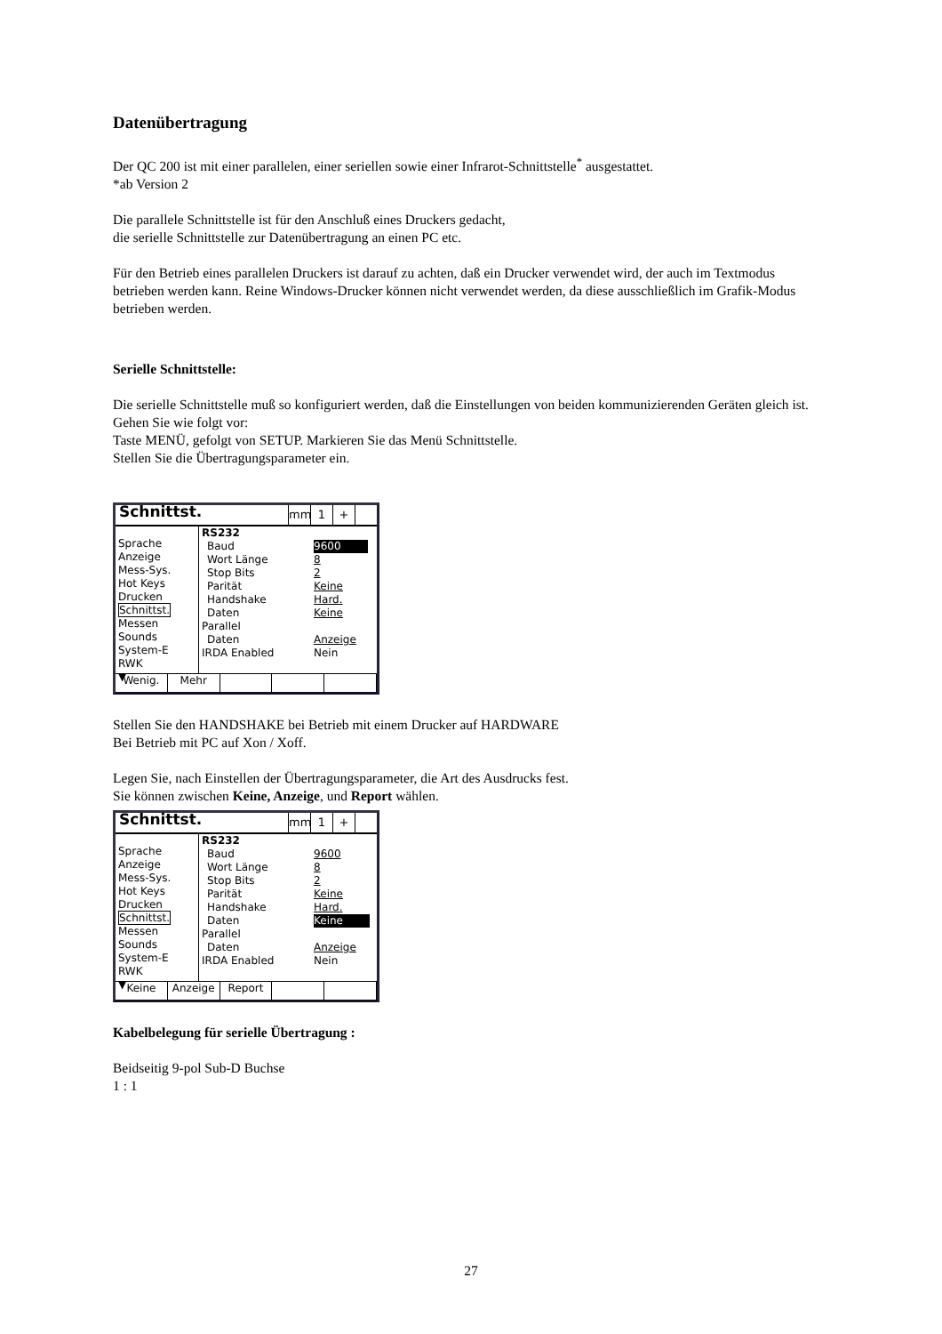Datenübertragung
Der QC 200 ist mit einer parallelen, einer seriellen sowie einer Infrarot-Schnittstelle<sup>*</sup> ausgestattet.
*ab Version 2
Die parallele Schnittstelle ist für den Anschluß eines Druckers gedacht,
die serielle Schnittstelle zur Datenübertragung an einen PC etc.
Für den Betrieb eines parallelen Druckers ist darauf zu achten, daß ein Drucker verwendet wird, der auch im Textmodus betrieben werden kann. Reine Windows-Drucker können nicht verwendet werden, da diese ausschließlich im Grafik-Modus betrieben werden.
Serielle Schnittstelle:
Die serielle Schnittstelle muß so konfiguriert werden, daß die Einstellungen von beiden kommunizierenden Geräten gleich ist.
Gehen Sie wie folgt vor:
Taste MENÜ, gefolgt von SETUP. Markieren Sie das Menü Schnittstelle.
Stellen Sie die Übertragungsparameter ein.
Schnittst.
mm 1 +
Sprache
Anzeige
Mess-Sys.
Hot Keys
Drucken
Schnittst.
Messen
Sounds
System-E
RWK
▼
RS232
Baud 9600
Wort Länge 8
Stop Bits 2
Parität Keine
Handshake Hard.
Daten Keine
Parallel
Daten Anzeige
IRDA Enabled Nein
Wenig. Mehr
Stellen Sie den HANDSHAKE bei Betrieb mit einem Drucker auf HARDWARE
Bei Betrieb mit PC auf Xon / Xoff.
Legen Sie, nach Einstellen der Übertragungsparameter, die Art des Ausdrucks fest.
Sie können zwischen Keine, Anzeige, und Report wählen.
Schnittst.
mm 1 +
Sprache
Anzeige
Mess-Sys.
Hot Keys
Drucken
Schnittst.
Messen
Sounds
System-E
RWK
▼
RS232
Baud 9600
Wort Länge 8
Stop Bits 2
Parität Keine
Handshake Hard.
Daten Keine
Parallel
Daten Anzeige
IRDA Enabled Nein
Keine Anzeige Report
Kabelbelegung für serielle Übertragung :
Beidseitig 9-pol Sub-D Buchse
1 : 1
27